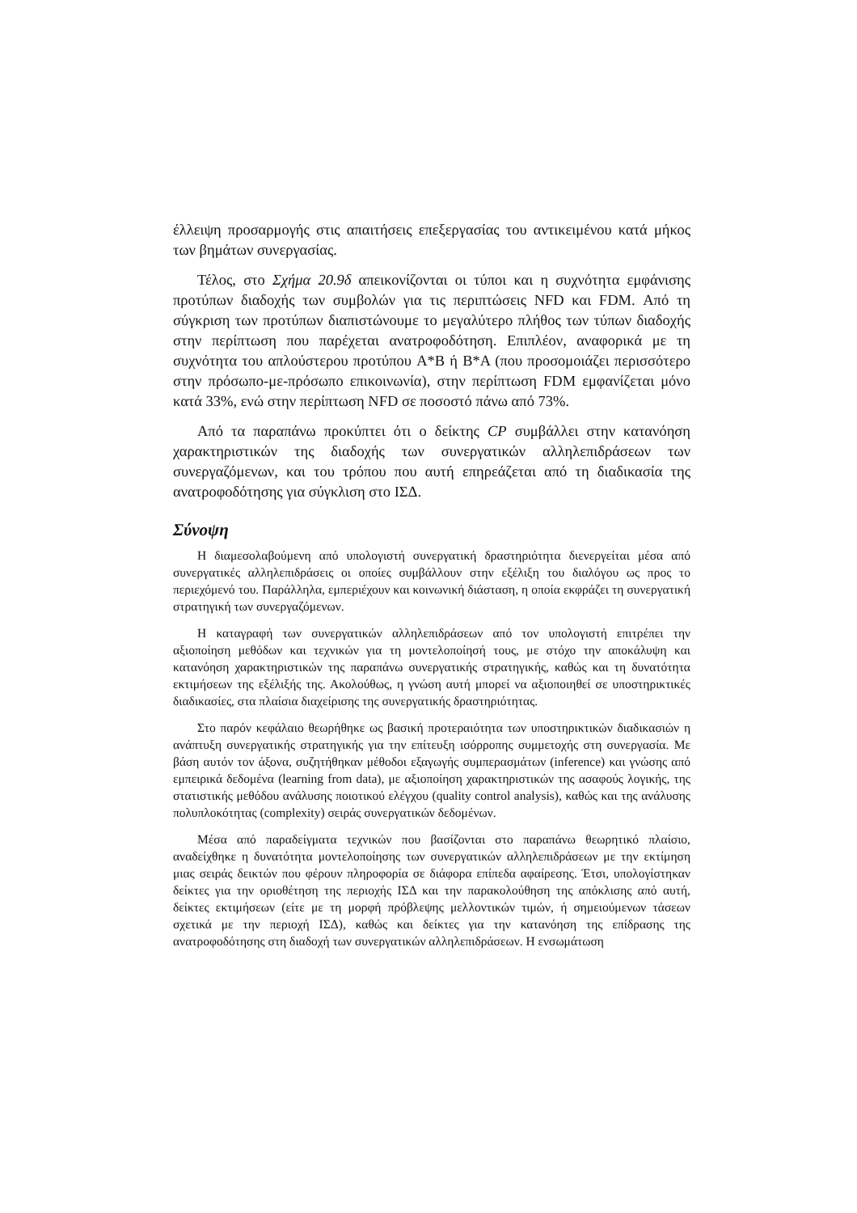έλλειψη προσαρμογής στις απαιτήσεις επεξεργασίας του αντικειμένου κατά μήκος των βημάτων συνεργασίας.
Τέλος, στο Σχήμα 20.9δ απεικονίζονται οι τύποι και η συχνότητα εμφάνισης προτύπων διαδοχής των συμβολών για τις περιπτώσεις NFD και FDM. Από τη σύγκριση των προτύπων διαπιστώνουμε το μεγαλύτερο πλήθος των τύπων διαδοχής στην περίπτωση που παρέχεται ανατροφοδότηση. Επιπλέον, αναφορικά με τη συχνότητα του απλούστερου προτύπου A*B ή B*A (που προσομοιάζει περισσότερο στην πρόσωπο-με-πρόσωπο επικοινωνία), στην περίπτωση FDM εμφανίζεται μόνο κατά 33%, ενώ στην περίπτωση NFD σε ποσοστό πάνω από 73%.
Από τα παραπάνω προκύπτει ότι ο δείκτης CP συμβάλλει στην κατανόηση χαρακτηριστικών της διαδοχής των συνεργατικών αλληλεπιδράσεων των συνεργαζόμενων, και του τρόπου που αυτή επηρεάζεται από τη διαδικασία της ανατροφοδότησης για σύγκλιση στο ΙΣΔ.
Σύνοψη
Η διαμεσολαβούμενη από υπολογιστή συνεργατική δραστηριότητα διενεργείται μέσα από συνεργατικές αλληλεπιδράσεις οι οποίες συμβάλλουν στην εξέλιξη του διαλόγου ως προς το περιεχόμενό του. Παράλληλα, εμπεριέχουν και κοινωνική διάσταση, η οποία εκφράζει τη συνεργατική στρατηγική των συνεργαζόμενων.
Η καταγραφή των συνεργατικών αλληλεπιδράσεων από τον υπολογιστή επιτρέπει την αξιοποίηση μεθόδων και τεχνικών για τη μοντελοποίησή τους, με στόχο την αποκάλυψη και κατανόηση χαρακτηριστικών της παραπάνω συνεργατικής στρατηγικής, καθώς και τη δυνατότητα εκτιμήσεων της εξέλιξής της. Ακολούθως, η γνώση αυτή μπορεί να αξιοποιηθεί σε υποστηρικτικές διαδικασίες, στα πλαίσια διαχείρισης της συνεργατικής δραστηριότητας.
Στο παρόν κεφάλαιο θεωρήθηκε ως βασική προτεραιότητα των υποστηρικτικών διαδικασιών η ανάπτυξη συνεργατικής στρατηγικής για την επίτευξη ισόρροπης συμμετοχής στη συνεργασία. Με βάση αυτόν τον άξονα, συζητήθηκαν μέθοδοι εξαγωγής συμπερασμάτων (inference) και γνώσης από εμπειρικά δεδομένα (learning from data), με αξιοποίηση χαρακτηριστικών της ασαφούς λογικής, της στατιστικής μεθόδου ανάλυσης ποιοτικού ελέγχου (quality control analysis), καθώς και της ανάλυσης πολυπλοκότητας (complexity) σειράς συνεργατικών δεδομένων.
Μέσα από παραδείγματα τεχνικών που βασίζονται στο παραπάνω θεωρητικό πλαίσιο, αναδείχθηκε η δυνατότητα μοντελοποίησης των συνεργατικών αλληλεπιδράσεων με την εκτίμηση μιας σειράς δεικτών που φέρουν πληροφορία σε διάφορα επίπεδα αφαίρεσης. Έτσι, υπολογίστηκαν δείκτες για την οριοθέτηση της περιοχής ΙΣΔ και την παρακολούθηση της απόκλισης από αυτή, δείκτες εκτιμήσεων (είτε με τη μορφή πρόβλεψης μελλοντικών τιμών, ή σημειούμενων τάσεων σχετικά με την περιοχή ΙΣΔ), καθώς και δείκτες για την κατανόηση της επίδρασης της ανατροφοδότησης στη διαδοχή των συνεργατικών αλληλεπιδράσεων. Η ενσωμάτωση